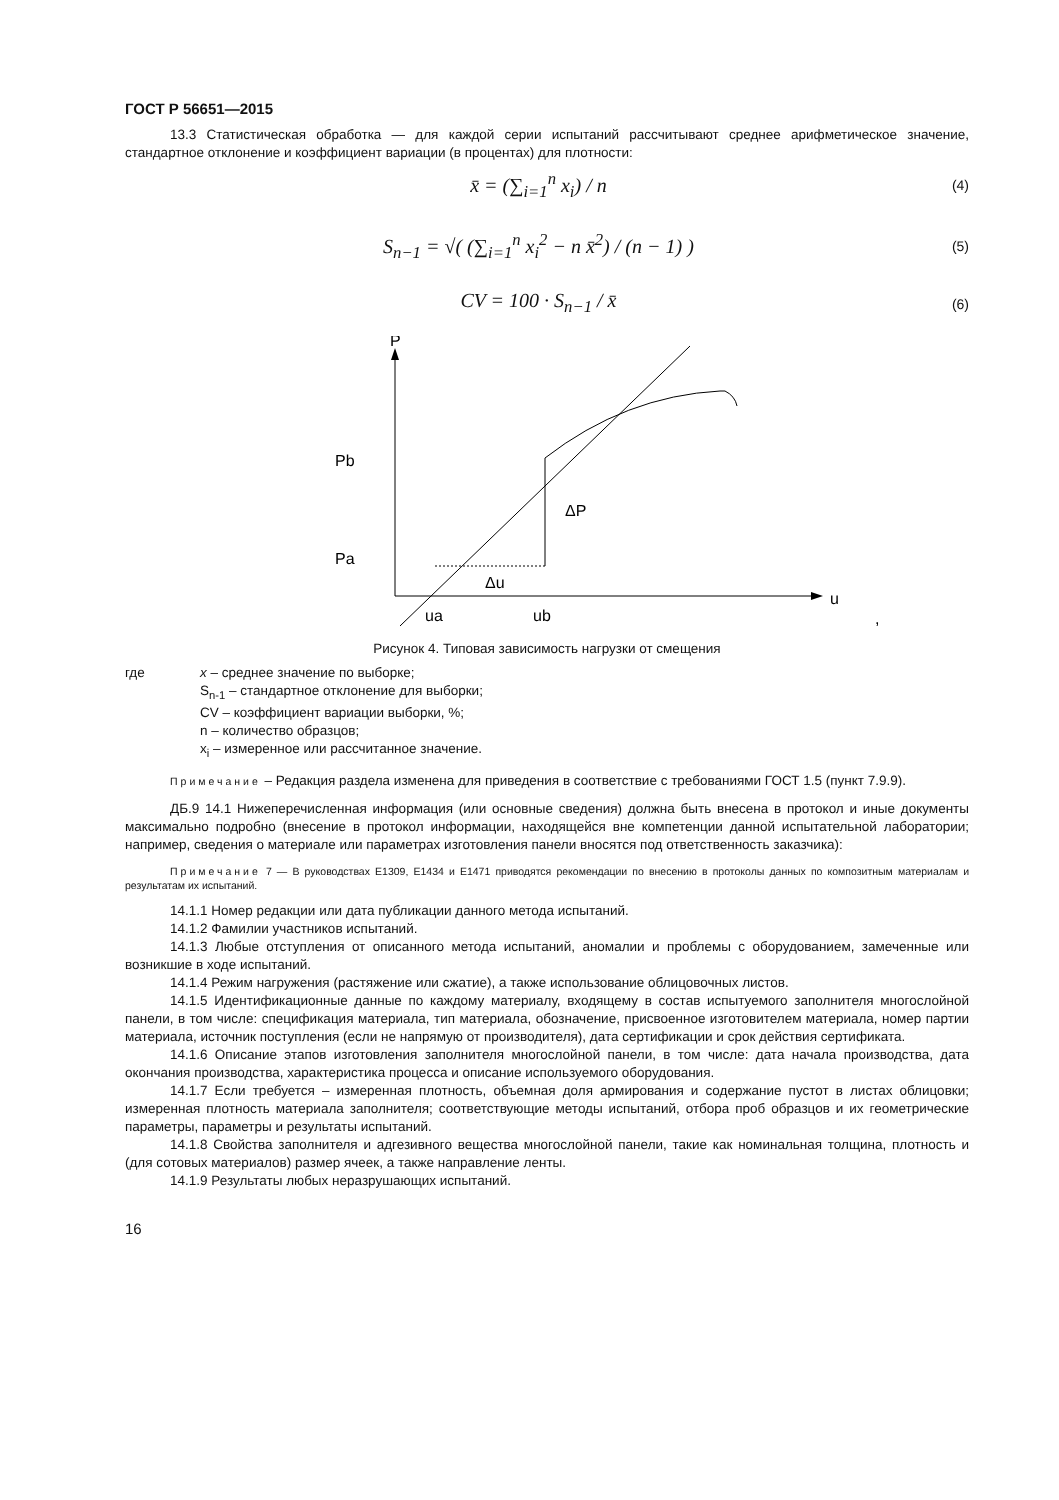ГОСТ Р 56651—2015
13.3 Статистическая обработка — для каждой серии испытаний рассчитывают среднее арифметическое значение, стандартное отклонение и коэффициент вариации (в процентах) для плотности:
x̄ = (∑<sub>i=1</sub><sup>n</sup> x<sub>i</sub>) / n (4)
S<sub>n−1</sub> = √( (∑<sub>i=1</sub><sup>n</sup> x<sub>i</sub><sup>2</sup> − n x̄<sup>2</sup>) / (n − 1) ) (5)
CV = 100 · S<sub>n−1</sub> / x̄ (6)
P
Pb
Pa
ΔP
Δu
ua
ub
u
,
Рисунок 4. Типовая зависимость нагрузки от смещения
где x – среднее значение по выборке;
S<sub>n-1</sub> – стандартное отклонение для выборки;
CV – коэффициент вариации выборки, %;
n – количество образцов;
x<sub>i</sub> – измеренное или рассчитанное значение.
Примечание – Редакция раздела изменена для приведения в соответствие с требованиями ГОСТ 1.5 (пункт 7.9.9).
ДБ.9 14.1 Нижеперечисленная информация (или основные сведения) должна быть внесена в протокол и иные документы максимально подробно (внесение в протокол информации, находящейся вне компетенции данной испытательной лаборатории; например, сведения о материале или параметрах изготовления панели вносятся под ответственность заказчика):
Примечание 7 — В руководствах E1309, E1434 и E1471 приводятся рекомендации по внесению в протоколы данных по композитным материалам и результатам их испытаний.
14.1.1 Номер редакции или дата публикации данного метода испытаний.
14.1.2 Фамилии участников испытаний.
14.1.3 Любые отступления от описанного метода испытаний, аномалии и проблемы с оборудованием, замеченные или возникшие в ходе испытаний.
14.1.4 Режим нагружения (растяжение или сжатие), а также использование облицовочных листов.
14.1.5 Идентификационные данные по каждому материалу, входящему в состав испытуемого заполнителя многослойной панели, в том числе: спецификация материала, тип материала, обозначение, присвоенное изготовителем материала, номер партии материала, источник поступления (если не напрямую от производителя), дата сертификации и срок действия сертификата.
14.1.6 Описание этапов изготовления заполнителя многослойной панели, в том числе: дата начала производства, дата окончания производства, характеристика процесса и описание используемого оборудования.
14.1.7 Если требуется – измеренная плотность, объемная доля армирования и содержание пустот в листах облицовки; измеренная плотность материала заполнителя; соответствующие методы испытаний, отбора проб образцов и их геометрические параметры, параметры и результаты испытаний.
14.1.8 Свойства заполнителя и адгезивного вещества многослойной панели, такие как номинальная толщина, плотность и (для сотовых материалов) размер ячеек, а также направление ленты.
14.1.9 Результаты любых неразрушающих испытаний.
16